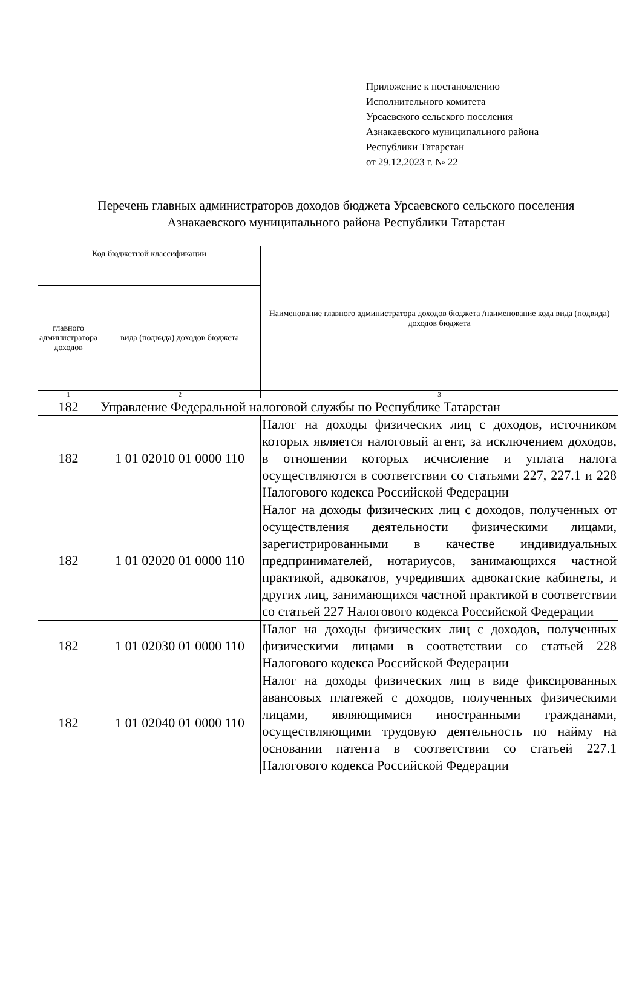Приложение к постановлению
Исполнительного комитета
Урсаевского сельского поселения
Азнакаевского муниципального района
Республики Татарстан
от 29.12.2023 г. № 22
Перечень главных администраторов доходов бюджета Урсаевского сельского поселения Азнакаевского муниципального района Республики Татарстан
| Код бюджетной классификации | | Наименование главного администратора доходов бюджета /наименование кода вида (подвида) доходов бюджета |
| главного администратора доходов | вида (подвида) доходов бюджета | |
| 1 | 2 | 3 |
| 182 | Управление Федеральной налоговой службы по Республике Татарстан | |
| 182 | 1 01 02010 01 0000 110 | Налог на доходы физических лиц с доходов, источником которых является налоговый агент, за исключением доходов, в отношении которых исчисление и уплата налога осуществляются в соответствии со статьями 227, 227.1 и 228 Налогового кодекса Российской Федерации |
| 182 | 1 01 02020 01 0000 110 | Налог на доходы физических лиц с доходов, полученных от осуществления деятельности физическими лицами, зарегистрированными в качестве индивидуальных предпринимателей, нотариусов, занимающихся частной практикой, адвокатов, учредивших адвокатские кабинеты, и других лиц, занимающихся частной практикой в соответствии со статьей 227 Налогового кодекса Российской Федерации |
| 182 | 1 01 02030 01 0000 110 | Налог на доходы физических лиц с доходов, полученных физическими лицами в соответствии со статьей 228 Налогового кодекса Российской Федерации |
| 182 | 1 01 02040 01 0000 110 | Налог на доходы физических лиц в виде фиксированных авансовых платежей с доходов, полученных физическими лицами, являющимися иностранными гражданами, осуществляющими трудовую деятельность по найму на основании патента в соответствии со статьей 227.1 Налогового кодекса Российской Федерации |